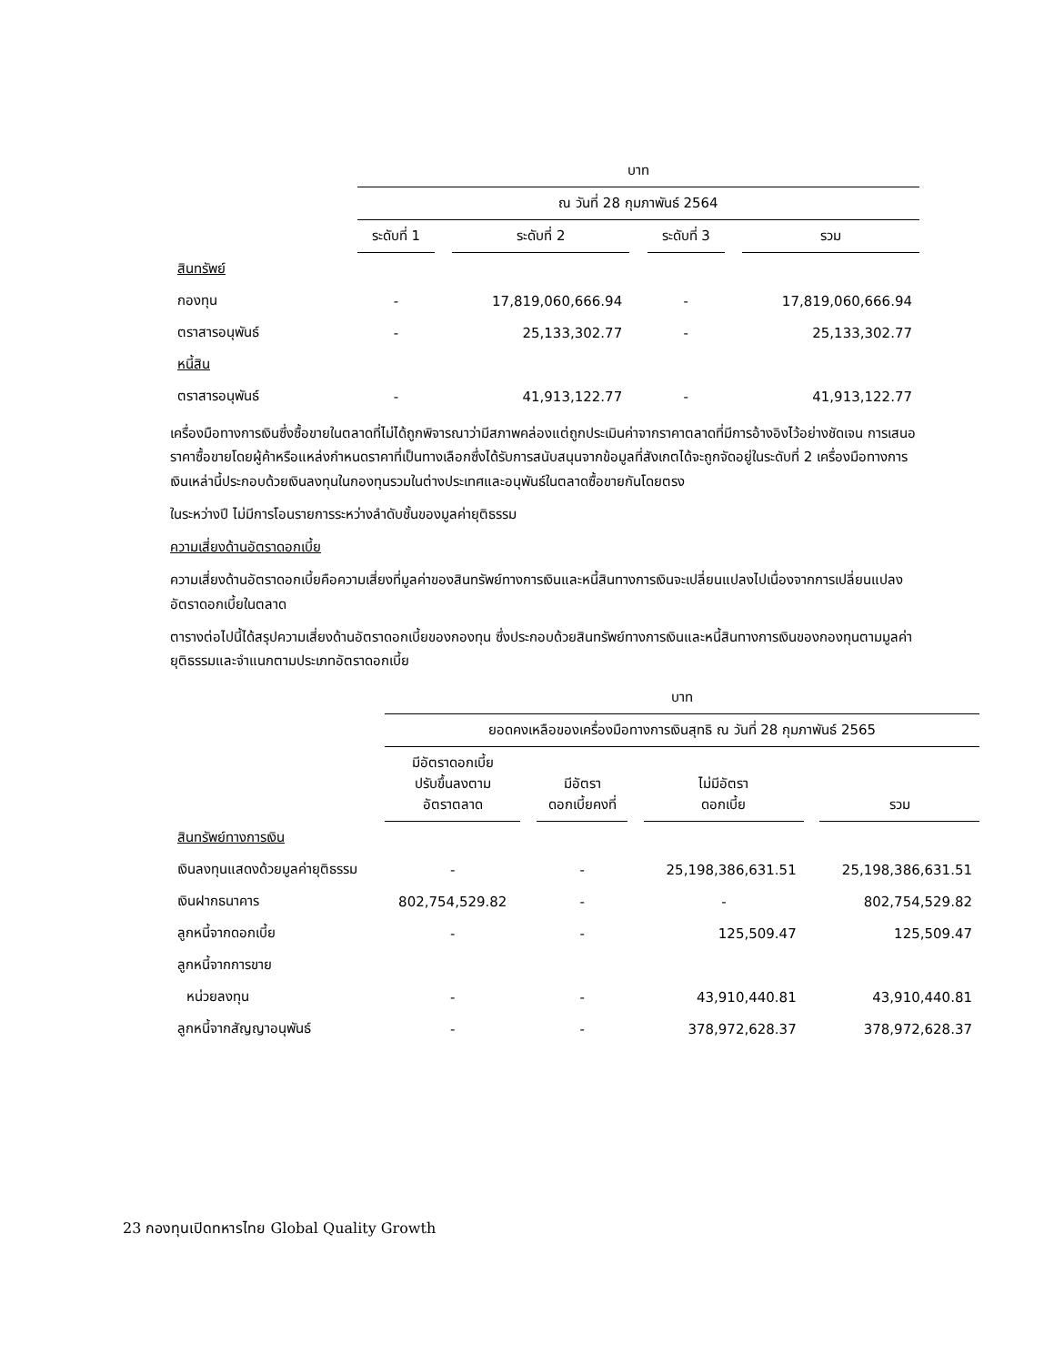| | บาท | | | | | | |
| | ณ วันที่ 28 กุมภาพันธ์ 2564 | | | | | | |
| | ระดับที่ 1 | | ระดับที่ 2 | | ระดับที่ 3 | | รวม |
| สินทรัพย์ | | | | | | | |
| กองทุน | - | | 17,819,060,666.94 | | - | | 17,819,060,666.94 |
| ตราสารอนุพันธ์ | - | | 25,133,302.77 | | - | | 25,133,302.77 |
| หนี้สิน | | | | | | | |
| ตราสารอนุพันธ์ | - | | 41,913,122.77 | | - | | 41,913,122.77 |
เครื่องมือทางการเงินซึ่งซื้อขายในตลาดที่ไม่ได้ถูกพิจารณาว่ามีสภาพคล่องแต่ถูกประเมินค่าจากราคาตลาดที่มีการอ้างอิงไว้อย่างชัดเจน การเสนอราคาซื้อขายโดยผู้ค้าหรือแหล่งกำหนดราคาที่เป็นทางเลือกซึ่งได้รับการสนับสนุนจากข้อมูลที่สังเกตได้จะถูกจัดอยู่ในระดับที่ 2 เครื่องมือทางการเงินเหล่านี้ประกอบด้วยเงินลงทุนในกองทุนรวมในต่างประเทศและอนุพันธ์ในตลาดซื้อขายกันโดยตรง
ในระหว่างปี ไม่มีการโอนรายการระหว่างลำดับชั้นของมูลค่ายุติธรรม
ความเสี่ยงด้านอัตราดอกเบี้ย
ความเสี่ยงด้านอัตราดอกเบี้ยคือความเสี่ยงที่มูลค่าของสินทรัพย์ทางการเงินและหนี้สินทางการเงินจะเปลี่ยนแปลงไปเนื่องจากการเปลี่ยนแปลงอัตราดอกเบี้ยในตลาด
ตารางต่อไปนี้ได้สรุปความเสี่ยงด้านอัตราดอกเบี้ยของกองทุน ซึ่งประกอบด้วยสินทรัพย์ทางการเงินและหนี้สินทางการเงินของกองทุนตามมูลค่ายุติธรรมและจำแนกตามประเภทอัตราดอกเบี้ย
| | บาท | | | | | | |
| | ยอดคงเหลือของเครื่องมือทางการเงินสุทธิ ณ วันที่ 28 กุมภาพันธ์ 2565 | | | | | | |
| | มีอัตราดอกเบี้ย ปรับขึ้นลงตาม อัตราตลาด | | มีอัตรา ดอกเบี้ยคงที่ | | ไม่มีอัตรา ดอกเบี้ย | | รวม |
| สินทรัพย์ทางการเงิน | | | | | | | |
| เงินลงทุนแสดงด้วยมูลค่ายุติธรรม | - | | - | | 25,198,386,631.51 | | 25,198,386,631.51 |
| เงินฝากธนาคาร | 802,754,529.82 | | - | | - | | 802,754,529.82 |
| ลูกหนี้จากดอกเบี้ย | - | | - | | 125,509.47 | | 125,509.47 |
| ลูกหนี้จากการขาย | | | | | | | |
| หน่วยลงทุน | - | | - | | 43,910,440.81 | | 43,910,440.81 |
| ลูกหนี้จากสัญญาอนุพันธ์ | - | | - | | 378,972,628.37 | | 378,972,628.37 |
23 กองทุนเปิดทหารไทย Global Quality Growth